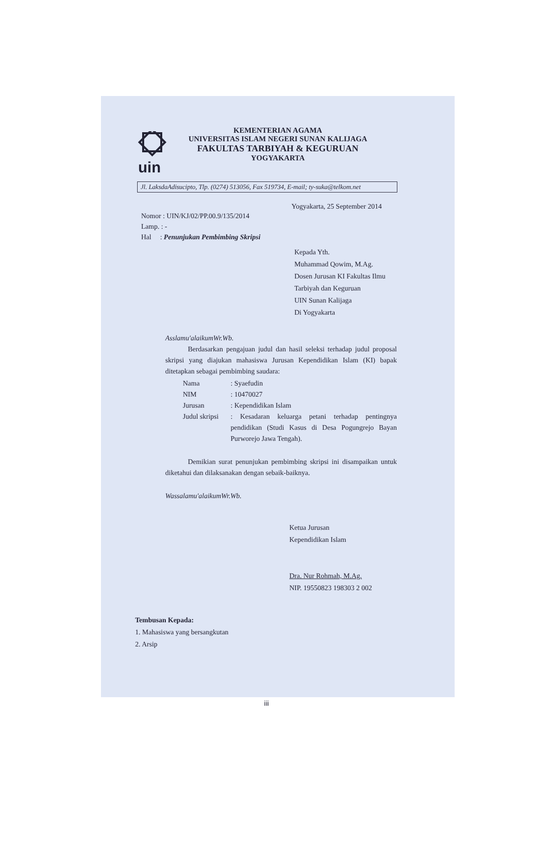uin
KEMENTERIAN AGAMA
UNIVERSITAS ISLAM NEGERI SUNAN KALIJAGA
FAKULTAS TARBIYAH & KEGURUAN
YOGYAKARTA
Jl. LaksdaAdisucipto, Tlp. (0274) 513056, Fax 519734, E-mail; ty-suka@telkom.net
Yogyakarta, 25 September 2014
Nomor : UIN/KJ/02/PP.00.9/135/2014
Lamp. : -
Hal : Penunjukan Pembimbing Skripsi
Kepada Yth.
Muhammad Qowim, M.Ag.
Dosen Jurusan KI Fakultas Ilmu
Tarbiyah dan Keguruan
UIN Sunan Kalijaga
Di Yogyakarta
Asslamu'alaikumWr.Wb.
Berdasarkan pengajuan judul dan hasil seleksi terhadap judul proposal skripsi yang diajukan mahasiswa Jurusan Kependidikan Islam (KI) bapak ditetapkan sebagai pembimbing saudara:
Nama: Syaefudin
NIM: 10470027
Jurusan: Kependidikan Islam
Judul skripsi: Kesadaran keluarga petani terhadap pentingnya pendidikan (Studi Kasus di Desa Pogungrejo Bayan Purworejo Jawa Tengah).
Demikian surat penunjukan pembimbing skripsi ini disampaikan untuk diketahui dan dilaksanakan dengan sebaik-baiknya.
Wassalamu'alaikumWr.Wb.
Ketua Jurusan
Kependidikan Islam
Dra. Nur Rohmah, M.Ag.
NIP. 19550823 198303 2 002
Tembusan Kepada:
1. Mahasiswa yang bersangkutan
2. Arsip
iii